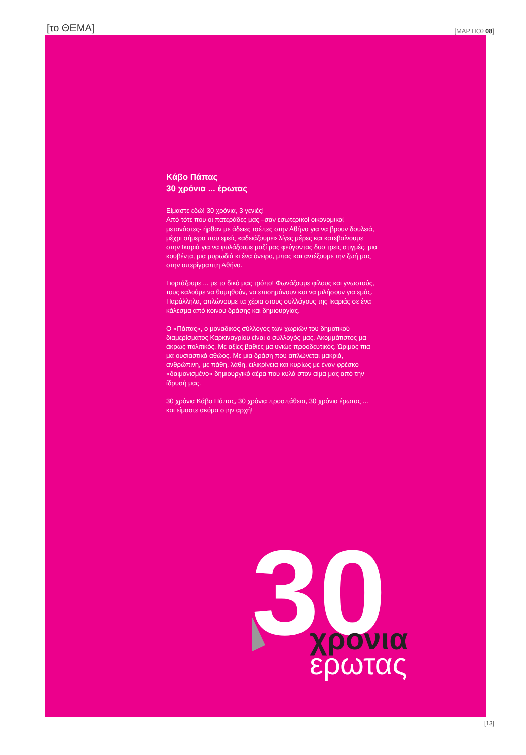[το ΘΕΜΑ] [ΜΑΡΤΙΟΣ08]
Κάβο Πάπας
30 χρόνια ... έρωτας
Είμαστε εδώ! 30 χρόνια, 3 γενιές!
Από τότε που οι πατεράδες μας –σαν εσωτερικοί οικονομικοί μετανάστες- ήρθαν με άδειες τσέπες στην Αθήνα για να βρουν δουλειά, μέχρι σήμερα που εμείς «αδειάζουμε» λίγες μέρες και κατεβαίνουμε στην Ικαριά για να φυλάξουμε μαζί μας φεύγοντας δυο τρεις στιγμές, μια κουβέντα, μια μυρωδιά κι ένα όνειρο, μπας και αντέξουμε την ζωή μας στην απερίγραπτη Αθήνα.
Γιορτάζουμε ... με το δικό μας τρόπο! Φωνάζουμε φίλους και γνωστούς, τους καλούμε να θυμηθούν, να επισημάνουν και να μιλήσουν για εμάς. Παράλληλα, απλώνουμε τα χέρια στους συλλόγους της Ικαριάς σε ένα κάλεσμα από κοινού δράσης και δημιουργίας.
Ο «Πάπας», ο μοναδικός σύλλογος των χωριών του δημοτικού διαμερίσματος Καρκιναγρίου είναι ο σύλλογός μας. Ακομμάτιστος μα άκρως πολιτικός. Με αξίες βαθιές μα υγιώς προοδευτικός. Ώριμος πια μα ουσιαστικά αθώος. Με μια δράση που απλώνεται μακριά, ανθρώπινη, με πάθη, λάθη, ειλικρίνεια και κυρίως με έναν φρέσκο «δαιμονισμένο» δημιουργικό αέρα που κυλά στον αίμα μας από την ίδρυσή μας.
30 χρόνια Κάβο Πάπας, 30 χρόνια προσπάθεια, 30 χρόνια έρωτας ...
και είμαστε ακόμα στην αρχή!
30
χρονια
ερωτας
[13]